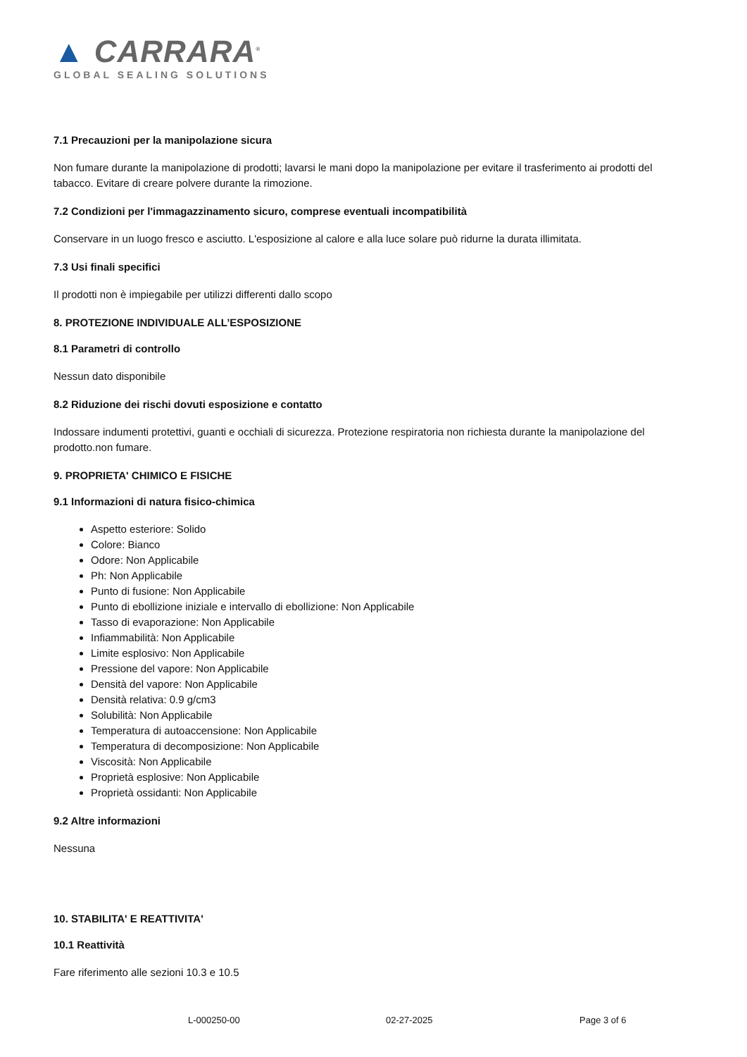▲ CARRARA<sup>®</sup>
GLOBAL SEALING SOLUTIONS
7.1 Precauzioni per la manipolazione sicura
Non fumare durante la manipolazione di prodotti; lavarsi le mani dopo la manipolazione per evitare il trasferimento ai prodotti del tabacco. Evitare di creare polvere durante la rimozione.
7.2 Condizioni per l'immagazzinamento sicuro, comprese eventuali incompatibilità
Conservare in un luogo fresco e asciutto. L'esposizione al calore e alla luce solare può ridurne la durata illimitata.
7.3 Usi finali specifici
Il prodotti non è impiegabile per utilizzi differenti dallo scopo
8. PROTEZIONE INDIVIDUALE ALL’ESPOSIZIONE
8.1 Parametri di controllo
Nessun dato disponibile
8.2 Riduzione dei rischi dovuti esposizione e contatto
Indossare indumenti protettivi, guanti e occhiali di sicurezza. Protezione respiratoria non richiesta durante la manipolazione del prodotto.non fumare.
9. PROPRIETA' CHIMICO E FISICHE
9.1 Informazioni di natura fisico-chimica
Aspetto esteriore: Solido
Colore: Bianco
Odore: Non Applicabile
Ph: Non Applicabile
Punto di fusione: Non Applicabile
Punto di ebollizione iniziale e intervallo di ebollizione: Non Applicabile
Tasso di evaporazione: Non Applicabile
Infiammabilità: Non Applicabile
Limite esplosivo: Non Applicabile
Pressione del vapore: Non Applicabile
Densità del vapore: Non Applicabile
Densità relativa: 0.9 g/cm3
Solubilità: Non Applicabile
Temperatura di autoaccensione: Non Applicabile
Temperatura di decomposizione: Non Applicabile
Viscosità: Non Applicabile
Proprietà esplosive: Non Applicabile
Proprietà ossidanti: Non Applicabile
9.2 Altre informazioni
Nessuna
10. STABILITA' E REATTIVITA'
10.1 Reattività
Fare riferimento alle sezioni 10.3 e 10.5
L-000250-00 02-27-2025 Page 3 of 6